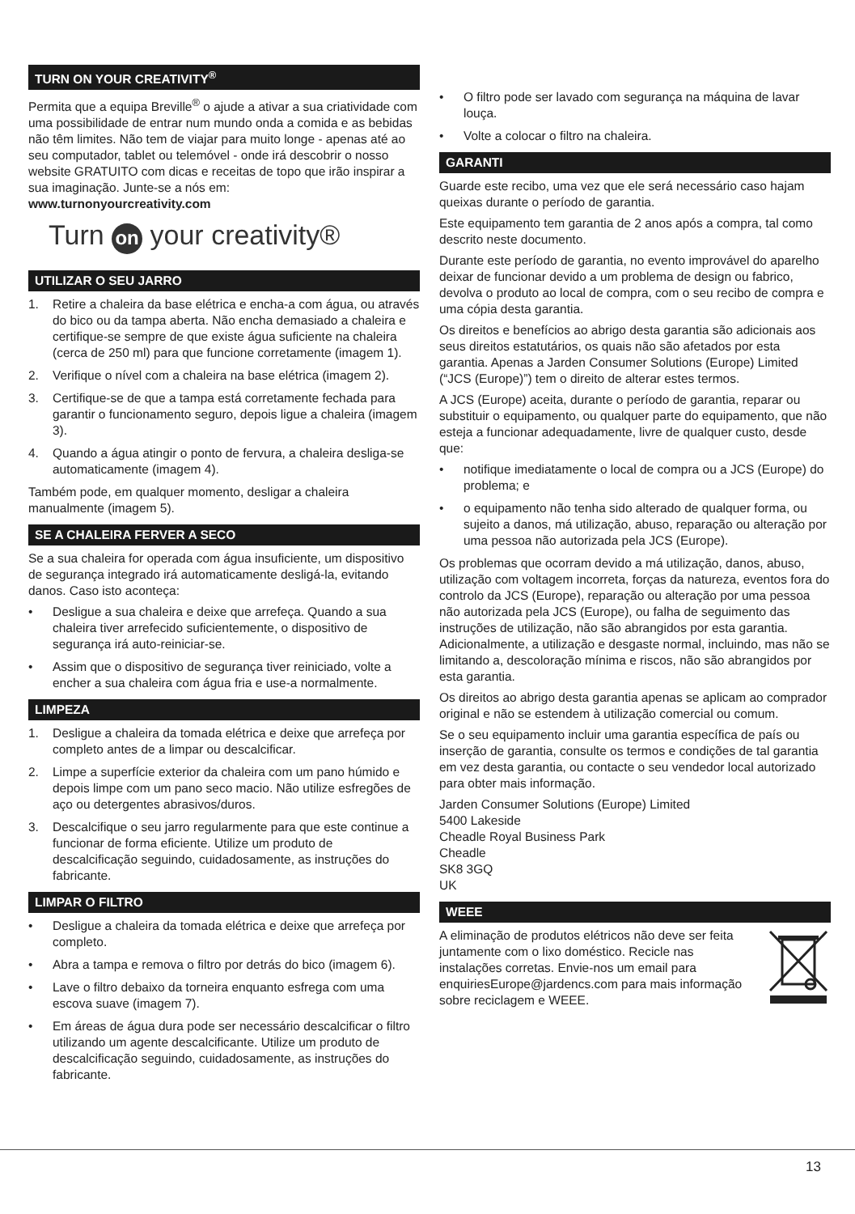TURN ON YOUR CREATIVITY<sup>®</sup>
Permita que a equipa Breville<sup>®</sup> o ajude a ativar a sua criatividade com uma possibilidade de entrar num mundo onda a comida e as bebidas não têm limites. Não tem de viajar para muito longe - apenas até ao seu computador, tablet ou telemóvel - onde irá descobrir o nosso website GRATUITO com dicas e receitas de topo que irão inspirar a sua imaginação. Junte-se a nós em:
www.turnonyourcreativity.com
Turn on your creativity®
UTILIZAR O SEU JARRO
1. Retire a chaleira da base elétrica e encha-a com água, ou através do bico ou da tampa aberta. Não encha demasiado a chaleira e certifique-se sempre de que existe água suficiente na chaleira (cerca de 250 ml) para que funcione corretamente (imagem 1).
2. Verifique o nível com a chaleira na base elétrica (imagem 2).
3. Certifique-se de que a tampa está corretamente fechada para garantir o funcionamento seguro, depois ligue a chaleira (imagem 3).
4. Quando a água atingir o ponto de fervura, a chaleira desliga-se automaticamente (imagem 4).
Também pode, em qualquer momento, desligar a chaleira manualmente (imagem 5).
SE A CHALEIRA FERVER A SECO
Se a sua chaleira for operada com água insuficiente, um dispositivo de segurança integrado irá automaticamente desligá-la, evitando danos. Caso isto aconteça:
• Desligue a sua chaleira e deixe que arrefeça. Quando a sua chaleira tiver arrefecido suficientemente, o dispositivo de segurança irá auto-reiniciar-se.
• Assim que o dispositivo de segurança tiver reiniciado, volte a encher a sua chaleira com água fria e use-a normalmente.
LIMPEZA
1. Desligue a chaleira da tomada elétrica e deixe que arrefeça por completo antes de a limpar ou descalcificar.
2. Limpe a superfície exterior da chaleira com um pano húmido e depois limpe com um pano seco macio. Não utilize esfregões de aço ou detergentes abrasivos/duros.
3. Descalcifique o seu jarro regularmente para que este continue a funcionar de forma eficiente. Utilize um produto de descalcificação seguindo, cuidadosamente, as instruções do fabricante.
LIMPAR O FILTRO
• Desligue a chaleira da tomada elétrica e deixe que arrefeça por completo.
• Abra a tampa e remova o filtro por detrás do bico (imagem 6).
• Lave o filtro debaixo da torneira enquanto esfrega com uma escova suave (imagem 7).
• Em áreas de água dura pode ser necessário descalcificar o filtro utilizando um agente descalcificante. Utilize um produto de descalcificação seguindo, cuidadosamente, as instruções do fabricante.
• O filtro pode ser lavado com segurança na máquina de lavar louça.
• Volte a colocar o filtro na chaleira.
GARANTI
Guarde este recibo, uma vez que ele será necessário caso hajam queixas durante o período de garantia.
Este equipamento tem garantia de 2 anos após a compra, tal como descrito neste documento.
Durante este período de garantia, no evento improvável do aparelho deixar de funcionar devido a um problema de design ou fabrico, devolva o produto ao local de compra, com o seu recibo de compra e uma cópia desta garantia.
Os direitos e benefícios ao abrigo desta garantia são adicionais aos seus direitos estatutários, os quais não são afetados por esta garantia. Apenas a Jarden Consumer Solutions (Europe) Limited (“JCS (Europe)”) tem o direito de alterar estes termos.
A JCS (Europe) aceita, durante o período de garantia, reparar ou substituir o equipamento, ou qualquer parte do equipamento, que não esteja a funcionar adequadamente, livre de qualquer custo, desde que:
• notifique imediatamente o local de compra ou a JCS (Europe) do problema; e
• o equipamento não tenha sido alterado de qualquer forma, ou sujeito a danos, má utilização, abuso, reparação ou alteração por uma pessoa não autorizada pela JCS (Europe).
Os problemas que ocorram devido a má utilização, danos, abuso, utilização com voltagem incorreta, forças da natureza, eventos fora do controlo da JCS (Europe), reparação ou alteração por uma pessoa não autorizada pela JCS (Europe), ou falha de seguimento das instruções de utilização, não são abrangidos por esta garantia. Adicionalmente, a utilização e desgaste normal, incluindo, mas não se limitando a, descoloração mínima e riscos, não são abrangidos por esta garantia.
Os direitos ao abrigo desta garantia apenas se aplicam ao comprador original e não se estendem à utilização comercial ou comum.
Se o seu equipamento incluir uma garantia específica de país ou inserção de garantia, consulte os termos e condições de tal garantia em vez desta garantia, ou contacte o seu vendedor local autorizado para obter mais informação.
Jarden Consumer Solutions (Europe) Limited
5400 Lakeside
Cheadle Royal Business Park
Cheadle
SK8 3GQ
UK
WEEE
A eliminação de produtos elétricos não deve ser feita juntamente com o lixo doméstico. Recicle nas instalações corretas. Envie-nos um email para enquiriesEurope@jardencs.com para mais informação sobre reciclagem e WEEE.
13